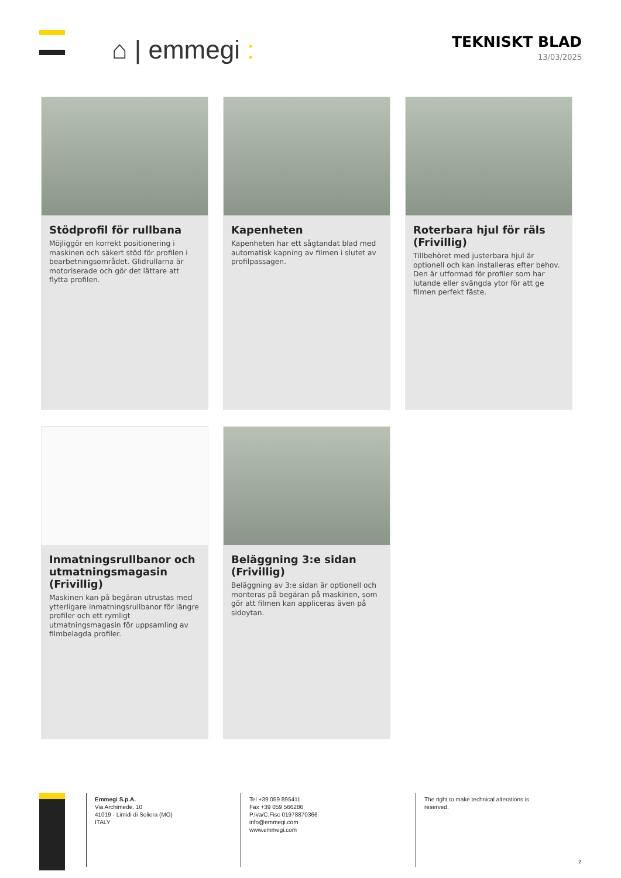⌂ | emmegi :
TEKNISKT BLAD
13/03/2025
Stödprofil för rullbana
Möjliggör en korrekt positionering i maskinen och säkert stöd för profilen i bearbetningsområdet. Glidrullarna är motoriserade och gör det lättare att flytta profilen.
Kapenheten
Kapenheten har ett sågtandat blad med automatisk kapning av filmen i slutet av profilpassagen.
Roterbara hjul för räls (Frivillig)
Tillbehöret med justerbara hjul är optionell och kan installeras efter behov. Den är utformad för profiler som har lutande eller svängda ytor för att ge filmen perfekt fäste.
Inmatningsrullbanor och utmatningsmagasin (Frivillig)
Maskinen kan på begäran utrustas med ytterligare inmatningsrullbanor för längre profiler och ett rymligt utmatningsmagasin för uppsamling av filmbelagda profiler.
Beläggning 3:e sidan (Frivillig)
Beläggning av 3:e sidan är optionell och monteras på begäran på maskinen, som gör att filmen kan appliceras även på sidoytan.
Emmegi S.p.A.
Via Archimede, 10
41019 - Limidi di Soliera (MO)
ITALY
Tel +39 059 895411
Fax +39 059 566286
P.Iva/C.Fisc 01978870366
info@emmegi.com
www.emmegi.com
The right to make technical alterations is reserved.
2